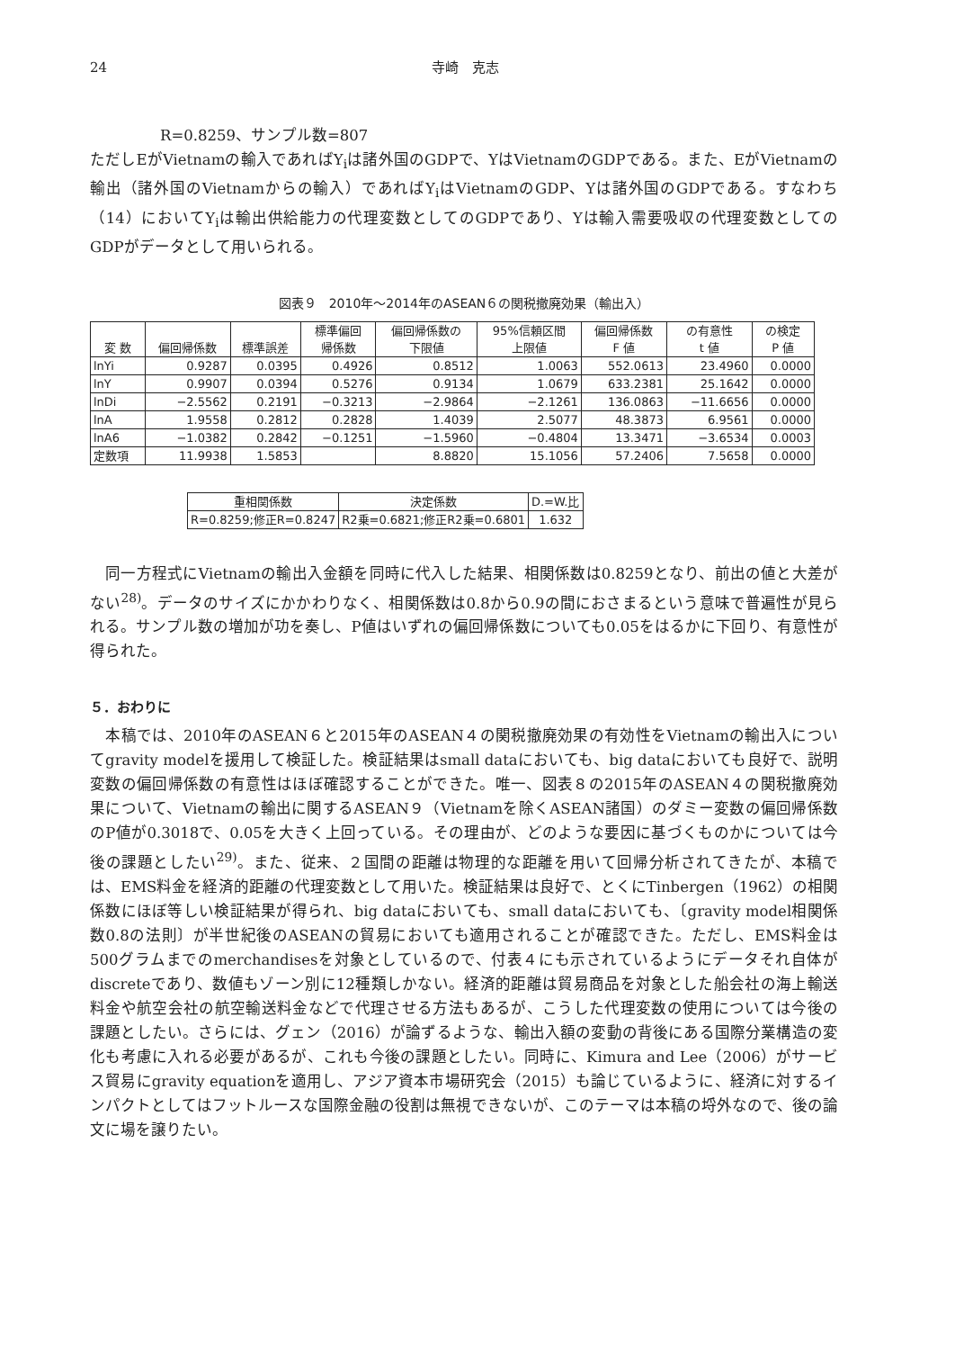24 寺崎　克志
R=0.8259、サンプル数=807
ただしEがVietnamの輸入であればY<sub>i</sub>は諸外国のGDPで、YはVietnamのGDPである。また、EがVietnamの輸出（諸外国のVietnamからの輸入）であればY<sub>i</sub>はVietnamのGDP、Yは諸外国のGDPである。すなわち（14）においてY<sub>i</sub>は輸出供給能力の代理変数としてのGDPであり、Yは輸入需要吸収の代理変数としてのGDPがデータとして用いられる。
図表９　2010年～2014年のASEAN６の関税撤廃効果（輸出入）
| 変 数 | 偏回帰係数 | 標準誤差 | 標準偏回 帰係数 | 偏回帰係数の 下限値 | 95%信頼区間 上限値 | 偏回帰係数 F 値 | の有意性 t 値 | の検定 P 値 |
| --- | --- | --- | --- | --- | --- | --- | --- | --- |
| lnYi | 0.9287 | 0.0395 | 0.4926 | 0.8512 | 1.0063 | 552.0613 | 23.4960 | 0.0000 |
| lnY | 0.9907 | 0.0394 | 0.5276 | 0.9134 | 1.0679 | 633.2381 | 25.1642 | 0.0000 |
| lnDi | −2.5562 | 0.2191 | −0.3213 | −2.9864 | −2.1261 | 136.0863 | −11.6656 | 0.0000 |
| lnA | 1.9558 | 0.2812 | 0.2828 | 1.4039 | 2.5077 | 48.3873 | 6.9561 | 0.0000 |
| lnA6 | −1.0382 | 0.2842 | −0.1251 | −1.5960 | −0.4804 | 13.3471 | −3.6534 | 0.0003 |
| 定数項 | 11.9938 | 1.5853 | | 8.8820 | 15.1056 | 57.2406 | 7.5658 | 0.0000 |
| 重相関係数 | 決定係数 | D.=W.比 |
| --- | --- | --- |
| R=0.8259;修正R=0.8247 | R2乗=0.6821;修正R2乗=0.6801 | 1.632 |
　同一方程式にVietnamの輸出入金額を同時に代入した結果、相関係数は0.8259となり、前出の値と大差がない<sup>28)</sup>。データのサイズにかかわりなく、相関係数は0.8から0.9の間におさまるという意味で普遍性が見られる。サンプル数の増加が功を奏し、P値はいずれの偏回帰係数についても0.05をはるかに下回り、有意性が得られた。
５．おわりに
　本稿では、2010年のASEAN６と2015年のASEAN４の関税撤廃効果の有効性をVietnamの輸出入についてgravity modelを援用して検証した。検証結果はsmall dataにおいても、big dataにおいても良好で、説明変数の偏回帰係数の有意性はほぼ確認することができた。唯一、図表８の2015年のASEAN４の関税撤廃効果について、Vietnamの輸出に関するASEAN９（Vietnamを除くASEAN諸国）のダミー変数の偏回帰係数のP値が0.3018で、0.05を大きく上回っている。その理由が、どのような要因に基づくものかについては今後の課題としたい<sup>29)</sup>。また、従来、２国間の距離は物理的な距離を用いて回帰分析されてきたが、本稿では、EMS料金を経済的距離の代理変数として用いた。検証結果は良好で、とくにTinbergen（1962）の相関係数にほぼ等しい検証結果が得られ、big dataにおいても、small dataにおいても、〔gravity model相関係数0.8の法則〕が半世紀後のASEANの貿易においても適用されることが確認できた。ただし、EMS料金は500グラムまでのmerchandisesを対象としているので、付表４にも示されているようにデータそれ自体がdiscreteであり、数値もゾーン別に12種類しかない。経済的距離は貿易商品を対象とした船会社の海上輸送料金や航空会社の航空輸送料金などで代理させる方法もあるが、こうした代理変数の使用については今後の課題としたい。さらには、グェン（2016）が論ずるような、輸出入額の変動の背後にある国際分業構造の変化も考慮に入れる必要があるが、これも今後の課題としたい。同時に、Kimura and Lee（2006）がサービス貿易にgravity equationを適用し、アジア資本市場研究会（2015）も論じているように、経済に対するインパクトとしてはフットルースな国際金融の役割は無視できないが、このテーマは本稿の埒外なので、後の論文に場を譲りたい。